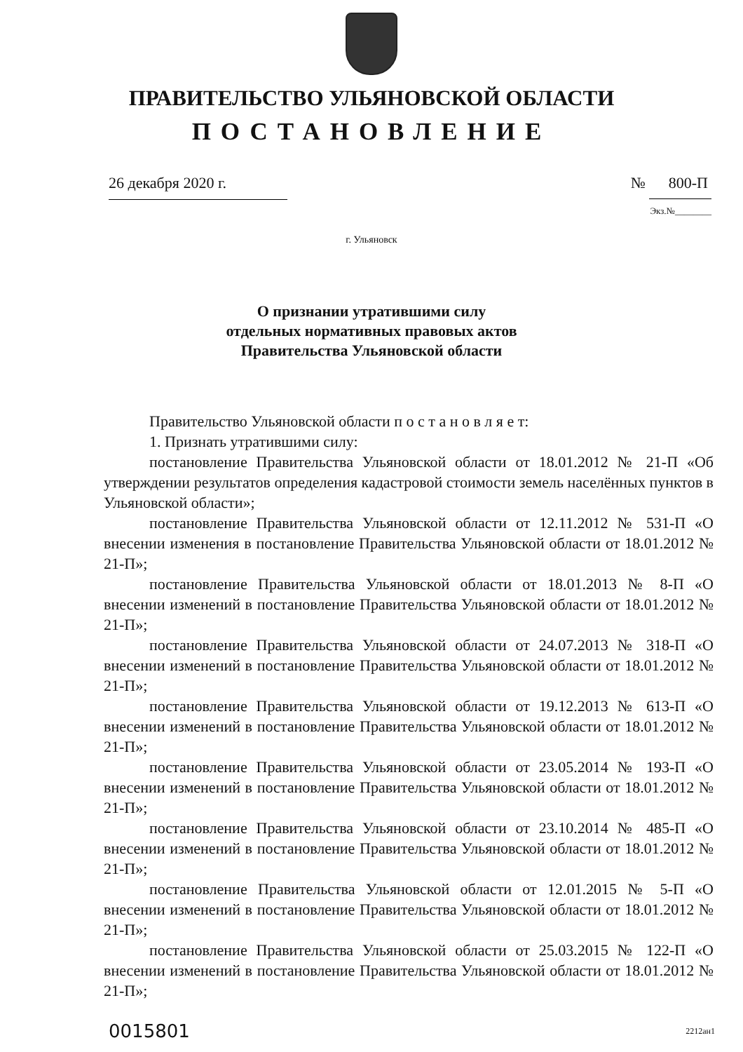ПРАВИТЕЛЬСТВО УЛЬЯНОВСКОЙ ОБЛАСТИ
ПОСТАНОВЛЕНИЕ
26 декабря 2020 г. № 800-П
Экз.№________
г. Ульяновск
О признании утратившими силу
отдельных нормативных правовых актов
Правительства Ульяновской области
Правительство Ульяновской области п о с т а н о в л я е т:
1. Признать утратившими силу:
постановление Правительства Ульяновской области от 18.01.2012 № 21-П «Об утверждении результатов определения кадастровой стоимости земель населённых пунктов в Ульяновской области»;
постановление Правительства Ульяновской области от 12.11.2012 № 531-П «О внесении изменения в постановление Правительства Ульяновской области от 18.01.2012 № 21-П»;
постановление Правительства Ульяновской области от 18.01.2013 № 8-П «О внесении изменений в постановление Правительства Ульяновской области от 18.01.2012 № 21-П»;
постановление Правительства Ульяновской области от 24.07.2013 № 318-П «О внесении изменений в постановление Правительства Ульяновской области от 18.01.2012 № 21-П»;
постановление Правительства Ульяновской области от 19.12.2013 № 613-П «О внесении изменений в постановление Правительства Ульяновской области от 18.01.2012 № 21-П»;
постановление Правительства Ульяновской области от 23.05.2014 № 193-П «О внесении изменений в постановление Правительства Ульяновской области от 18.01.2012 № 21-П»;
постановление Правительства Ульяновской области от 23.10.2014 № 485-П «О внесении изменений в постановление Правительства Ульяновской области от 18.01.2012 № 21-П»;
постановление Правительства Ульяновской области от 12.01.2015 № 5-П «О внесении изменений в постановление Правительства Ульяновской области от 18.01.2012 № 21-П»;
постановление Правительства Ульяновской области от 25.03.2015 № 122-П «О внесении изменений в постановление Правительства Ульяновской области от 18.01.2012 № 21-П»;
0015801 2212ан1